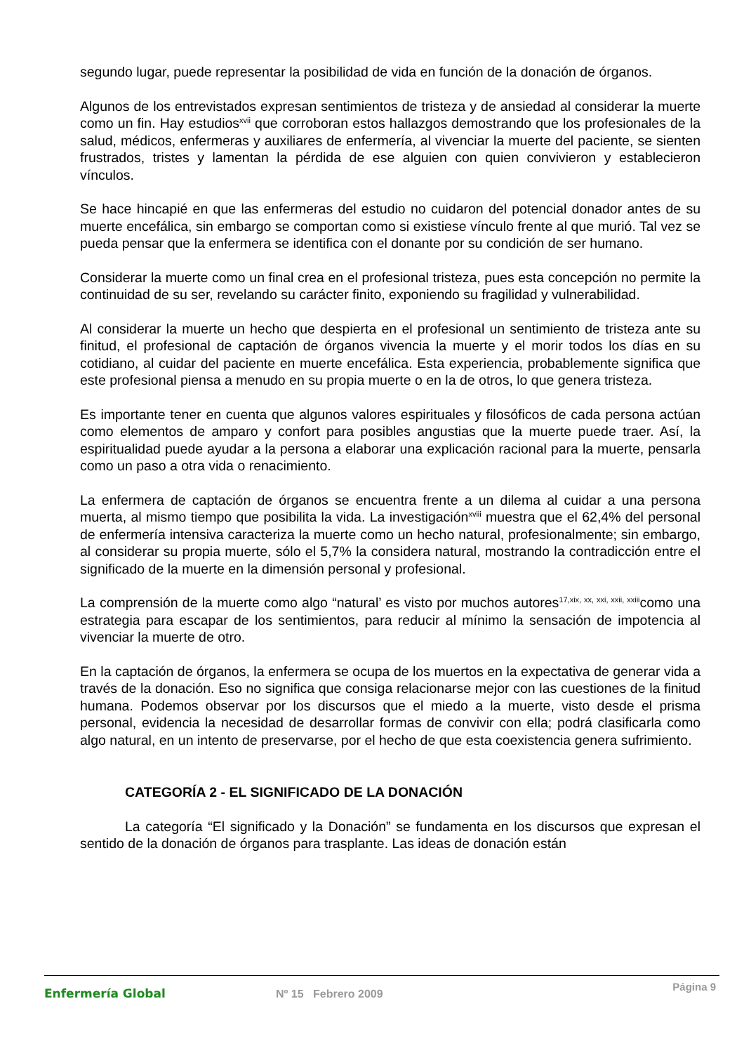segundo lugar, puede representar la posibilidad de vida en función de la donación de órganos.
Algunos de los entrevistados expresan sentimientos de tristeza y de ansiedad al considerar la muerte como un fin. Hay estudios<sup>xvii</sup> que corroboran estos hallazgos demostrando que los profesionales de la salud, médicos, enfermeras y auxiliares de enfermería, al vivenciar la muerte del paciente, se sienten frustrados, tristes y lamentan la pérdida de ese alguien con quien convivieron y establecieron vínculos.
Se hace hincapié en que las enfermeras del estudio no cuidaron del potencial donador antes de su muerte encefálica, sin embargo se comportan como si existiese vínculo frente al que murió. Tal vez se pueda pensar que la enfermera se identifica con el donante por su condición de ser humano.
Considerar la muerte como un final crea en el profesional tristeza, pues esta concepción no permite la continuidad de su ser, revelando su carácter finito, exponiendo su fragilidad y vulnerabilidad.
Al considerar la muerte un hecho que despierta en el profesional un sentimiento de tristeza ante su finitud, el profesional de captación de órganos vivencia la muerte y el morir todos los días en su cotidiano, al cuidar del paciente en muerte encefálica. Esta experiencia, probablemente significa que este profesional piensa a menudo en su propia muerte o en la de otros, lo que genera tristeza.
Es importante tener en cuenta que algunos valores espirituales y filosóficos de cada persona actúan como elementos de amparo y confort para posibles angustias que la muerte puede traer. Así, la espiritualidad puede ayudar a la persona a elaborar una explicación racional para la muerte, pensarla como un paso a otra vida o renacimiento.
La enfermera de captación de órganos se encuentra frente a un dilema al cuidar a una persona muerta, al mismo tiempo que posibilita la vida. La investigación<sup>xviii</sup> muestra que el 62,4% del personal de enfermería intensiva caracteriza la muerte como un hecho natural, profesionalmente; sin embargo, al considerar su propia muerte, sólo el 5,7% la considera natural, mostrando la contradicción entre el significado de la muerte en la dimensión personal y profesional.
La comprensión de la muerte como algo “natural’ es visto por muchos autores<sup>17,xix, xx, xxi, xxii, xxiii</sup>como una estrategia para escapar de los sentimientos, para reducir al mínimo la sensación de impotencia al vivenciar la muerte de otro.
En la captación de órganos, la enfermera se ocupa de los muertos en la expectativa de generar vida a través de la donación. Eso no significa que consiga relacionarse mejor con las cuestiones de la finitud humana. Podemos observar por los discursos que el miedo a la muerte, visto desde el prisma personal, evidencia la necesidad de desarrollar formas de convivir con ella; podrá clasificarla como algo natural, en un intento de preservarse, por el hecho de que esta coexistencia genera sufrimiento.
CATEGORÍA 2 - EL SIGNIFICADO DE LA DONACIÓN
La categoría “El significado y la Donación” se fundamenta en los discursos que expresan el sentido de la donación de órganos para trasplante. Las ideas de donación están
Enfermería Global Nº 15 Febrero 2009
Página 9